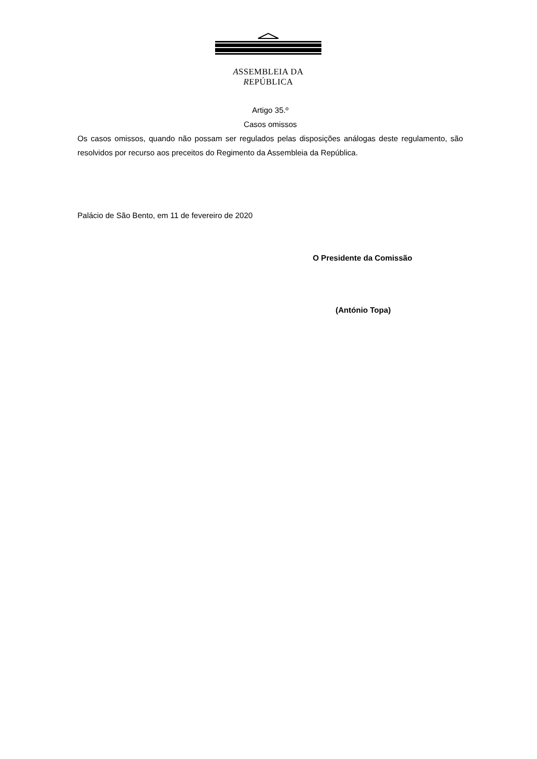ASSEMBLEIA DA REPÚBLICA
Artigo 35.º
Casos omissos
Os casos omissos, quando não possam ser regulados pelas disposições análogas deste regulamento, são resolvidos por recurso aos preceitos do Regimento da Assembleia da República.
Palácio de São Bento, em 11 de fevereiro de 2020
O Presidente da Comissão
(António Topa)